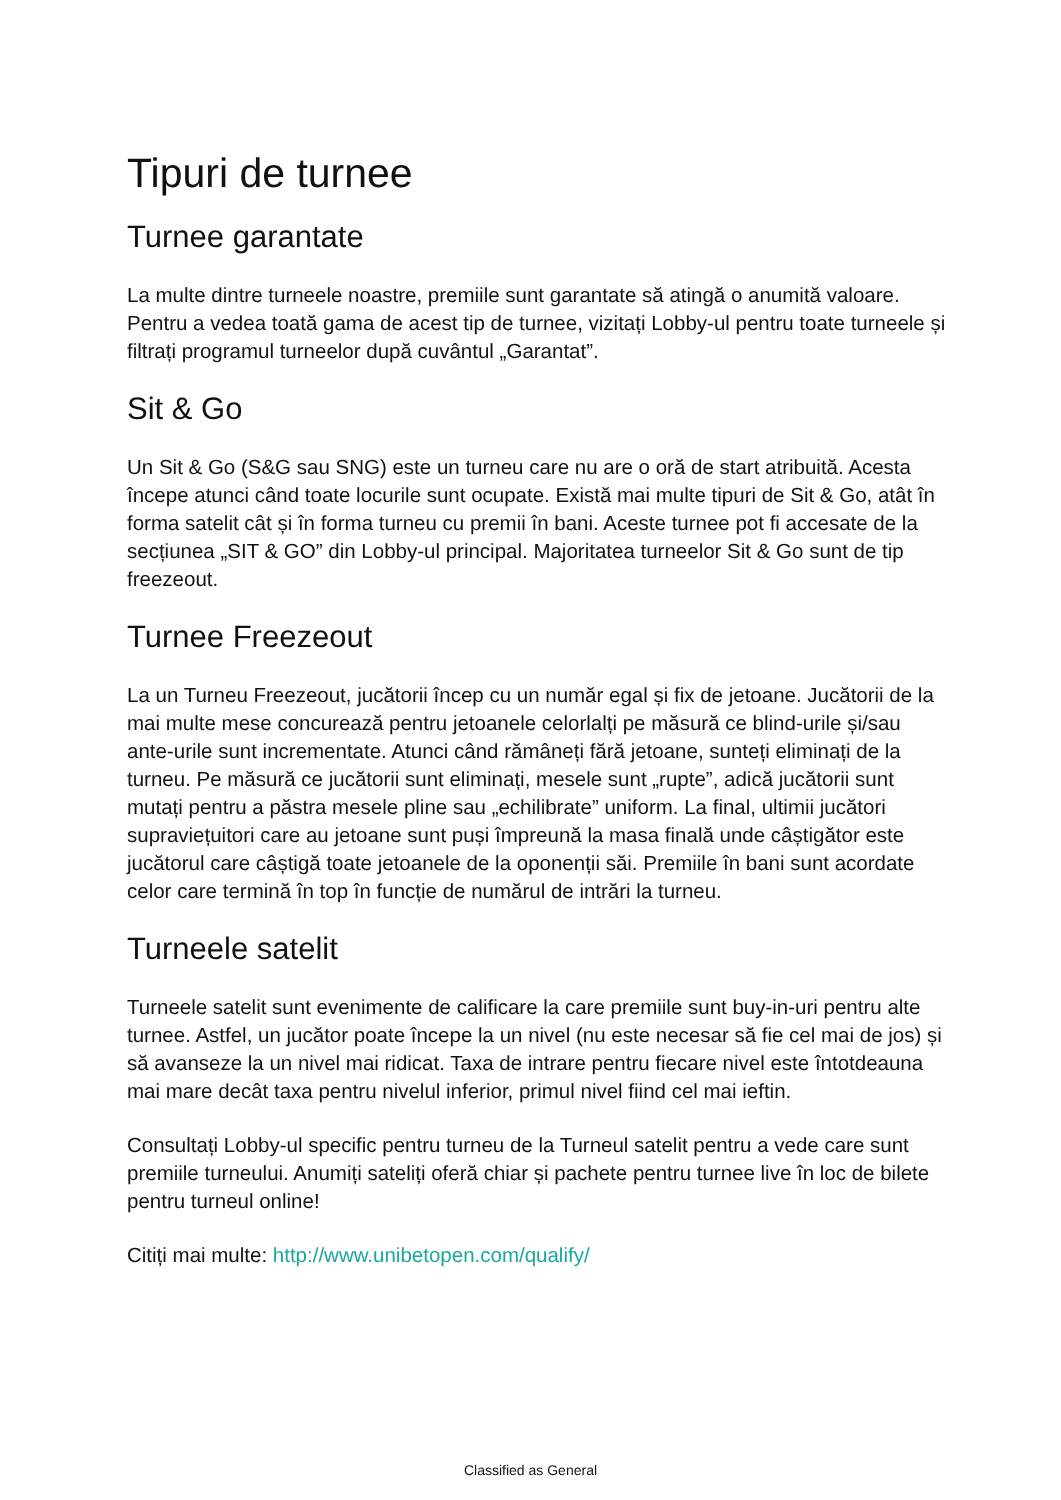Tipuri de turnee
Turnee garantate
La multe dintre turneele noastre, premiile sunt garantate să atingă o anumită valoare. Pentru a vedea toată gama de acest tip de turnee, vizitați Lobby-ul pentru toate turneele și filtrați programul turneelor după cuvântul „Garantat”.
Sit & Go
Un Sit & Go (S&G sau SNG) este un turneu care nu are o oră de start atribuită. Acesta începe atunci când toate locurile sunt ocupate. Există mai multe tipuri de Sit & Go, atât în forma satelit cât și în forma turneu cu premii în bani. Aceste turnee pot fi accesate de la secțiunea „SIT & GO” din Lobby-ul principal. Majoritatea turneelor Sit & Go sunt de tip freezeout.
Turnee Freezeout
La un Turneu Freezeout, jucătorii încep cu un număr egal și fix de jetoane. Jucătorii de la mai multe mese concurează pentru jetoanele celorlalți pe măsură ce blind-urile și/sau ante-urile sunt incrementate. Atunci când rămâneți fără jetoane, sunteți eliminați de la turneu. Pe măsură ce jucătorii sunt eliminați, mesele sunt „rupte”, adică jucătorii sunt mutați pentru a păstra mesele pline sau „echilibrate” uniform. La final, ultimii jucători supraviețuitori care au jetoane sunt puși împreună la masa finală unde câștigător este jucătorul care câștigă toate jetoanele de la oponenții săi. Premiile în bani sunt acordate celor care termină în top în funcție de numărul de intrări la turneu.
Turneele satelit
Turneele satelit sunt evenimente de calificare la care premiile sunt buy-in-uri pentru alte turnee. Astfel, un jucător poate începe la un nivel (nu este necesar să fie cel mai de jos) și să avanseze la un nivel mai ridicat. Taxa de intrare pentru fiecare nivel este întotdeauna mai mare decât taxa pentru nivelul inferior, primul nivel fiind cel mai ieftin.
Consultați Lobby-ul specific pentru turneu de la Turneul satelit pentru a vede care sunt premiile turneului. Anumiți sateliți oferă chiar și pachete pentru turnee live în loc de bilete pentru turneul online!
Citiți mai multe: http://www.unibetopen.com/qualify/
Classified as General